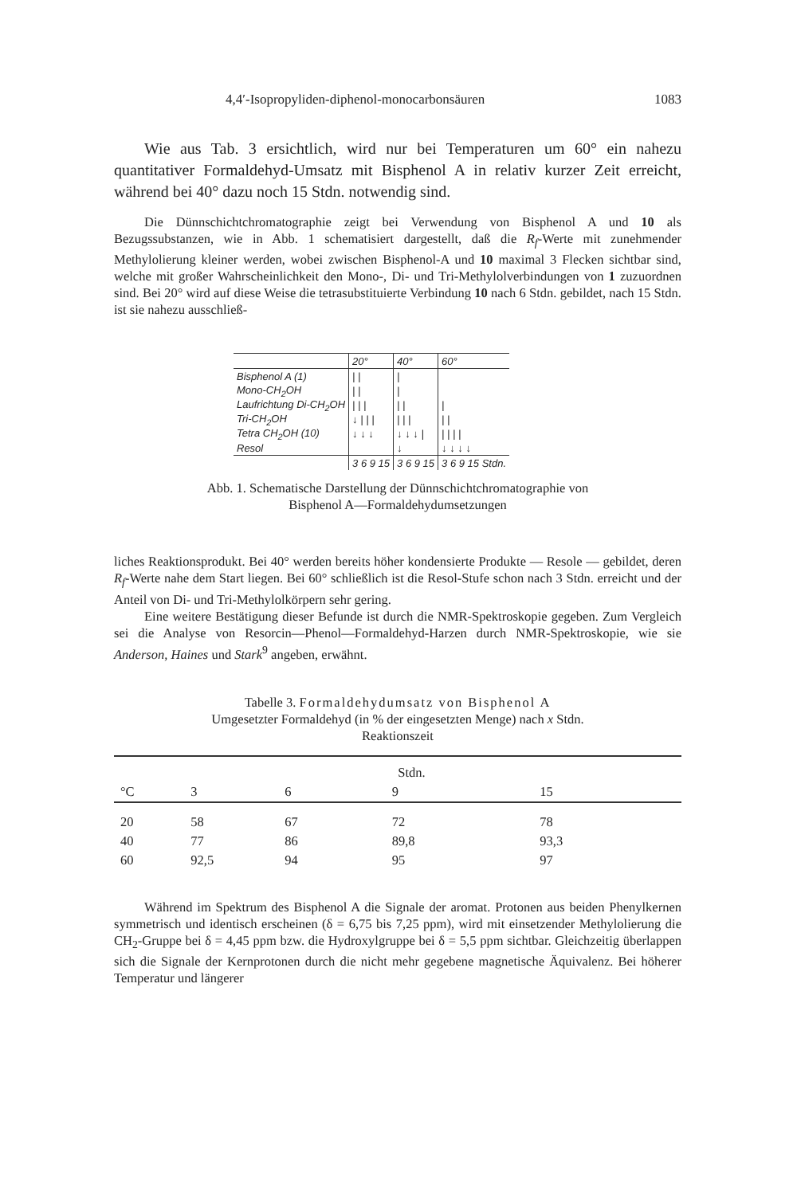4,4′-Isopropyliden-diphenol-monocarbonsäuren 1083
Wie aus Tab. 3 ersichtlich, wird nur bei Temperaturen um 60° ein nahezu quantitativer Formaldehyd-Umsatz mit Bisphenol A in relativ kurzer Zeit erreicht, während bei 40° dazu noch 15 Stdn. notwendig sind.
Die Dünnschichtchromatographie zeigt bei Verwendung von Bisphenol A und 10 als Bezugssubstanzen, wie in Abb. 1 schematisiert dargestellt, daß die R<sub>f</sub>-Werte mit zunehmender Methylolierung kleiner werden, wobei zwischen Bisphenol-A und 10 maximal 3 Flecken sichtbar sind, welche mit großer Wahrscheinlichkeit den Mono-, Di- und Tri-Methylolverbindungen von 1 zuzuordnen sind. Bei 20° wird auf diese Weise die tetrasubstituierte Verbindung 10 nach 6 Stdn. gebildet, nach 15 Stdn. ist sie nahezu ausschließ-
| | 20° | 40° | 60° |
| Bisphenol A (1) | / / | / | |
| Mono-CH<sub>2</sub>OH | / / | / | |
| Laufrichtung Di-CH<sub>2</sub>OH | / / / | / / | / |
| Tri-CH<sub>2</sub>OH | ↓ / / / | / / / | / / |
| Tetra CH<sub>2</sub>OH (10) | ↓ ↓ ↓ | ↓ ↓ ↓ / | / / / / |
| Resol | | ↓ | ↓ ↓ ↓ ↓ |
| | 3 6 9 15 | 3 6 9 15 | 3 6 9 15 Stdn. |
Abb. 1. Schematische Darstellung der Dünnschichtchromatographie von
Bisphenol A—Formaldehydumsetzungen
liches Reaktionsprodukt. Bei 40° werden bereits höher kondensierte Produkte — Resole — gebildet, deren R<sub>f</sub>-Werte nahe dem Start liegen. Bei 60° schließlich ist die Resol-Stufe schon nach 3 Stdn. erreicht und der Anteil von Di- und Tri-Methylolkörpern sehr gering.
Eine weitere Bestätigung dieser Befunde ist durch die NMR-Spektroskopie gegeben. Zum Vergleich sei die Analyse von Resorcin—Phenol—Formaldehyd-Harzen durch NMR-Spektroskopie, wie sie Anderson, Haines und Stark<sup>9</sup> angeben, erwähnt.
Tabelle 3. Formaldehydumsatz von Bisphenol A
Umgesetzter Formaldehyd (in % der eingesetzten Menge) nach x Stdn.
Reaktionszeit
| | | Stdn. | | |
| --- | --- | --- | --- | --- |
| °C | 3 | 6 | 9 | 15 |
| 20 | 58 | 67 | 72 | 78 |
| 40 | 77 | 86 | 89,8 | 93,3 |
| 60 | 92,5 | 94 | 95 | 97 |
Während im Spektrum des Bisphenol A die Signale der aromat. Protonen aus beiden Phenylkernen symmetrisch und identisch erscheinen (δ = 6,75 bis 7,25 ppm), wird mit einsetzender Methylolierung die CH<sub>2</sub>-Gruppe bei δ = 4,45 ppm bzw. die Hydroxylgruppe bei δ = 5,5 ppm sichtbar. Gleichzeitig überlappen sich die Signale der Kernprotonen durch die nicht mehr gegebene magnetische Äquivalenz. Bei höherer Temperatur und längerer